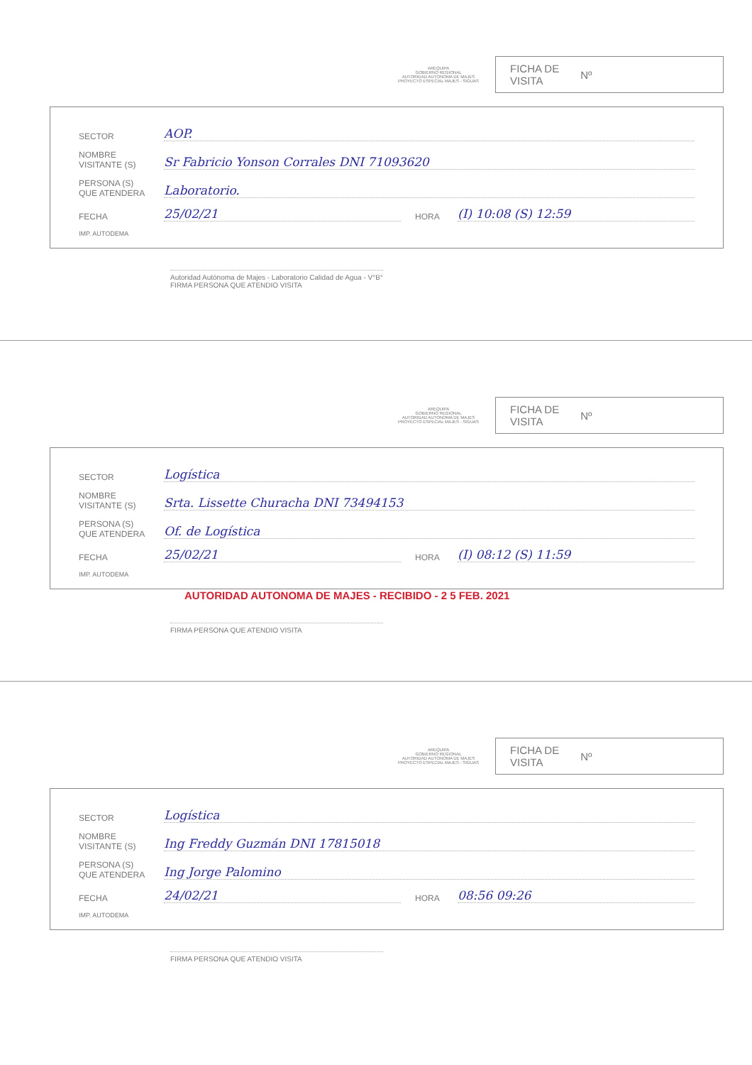AREQUIPA
GOBIERNO REGIONAL
AUTORIDAD AUTONOMA DE MAJES
PROYECTO ESPECIAL MAJES - SIGUAS
FICHA DE
VISITA Nº
SECTOR AOP.
NOMBRE
VISITANTE (S) Sr Fabricio Yonson Corrales DNI 71093620
PERSONA (S)
QUE ATENDERA Laboratorio.
FECHA 25/02/21 HORA (I) 10:08 (S) 12:59
IMP. AUTODEMA
Autoridad Autónoma de Majes - Laboratorio Calidad de Agua - V°B°
FIRMA PERSONA QUE ATENDIO VISITA
AREQUIPA
GOBIERNO REGIONAL
AUTORIDAD AUTONOMA DE MAJES
PROYECTO ESPECIAL MAJES - SIGUAS
FICHA DE
VISITA Nº
SECTOR Logística
NOMBRE
VISITANTE (S) Srta. Lissette Churacha DNI 73494153
PERSONA (S)
QUE ATENDERA Of. de Logística
FECHA 25/02/21 HORA (I) 08:12 (S) 11:59
IMP. AUTODEMA
AUTORIDAD AUTONOMA DE MAJES - RECIBIDO - 2 5 FEB. 2021
FIRMA PERSONA QUE ATENDIO VISITA
AREQUIPA
GOBIERNO REGIONAL
AUTORIDAD AUTONOMA DE MAJES
PROYECTO ESPECIAL MAJES - SIGUAS
FICHA DE
VISITA Nº
SECTOR Logística
NOMBRE
VISITANTE (S) Ing Freddy Guzmán DNI 17815018
PERSONA (S)
QUE ATENDERA Ing Jorge Palomino
FECHA 24/02/21 HORA 08:56 09:26
IMP. AUTODEMA
FIRMA PERSONA QUE ATENDIO VISITA